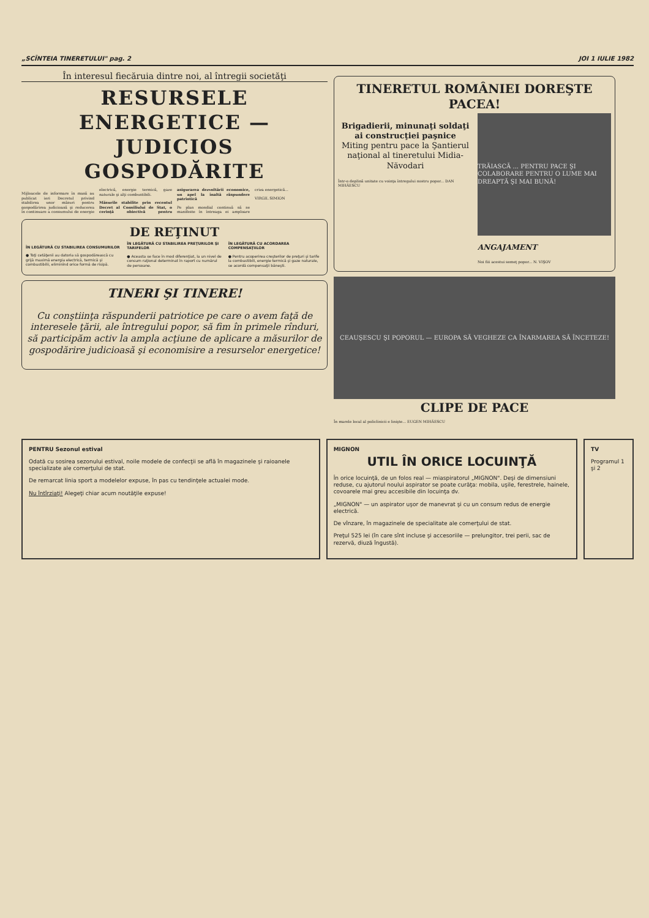„SCÎNTEIA TINERETULUI" pag. 2 JOI 1 IULIE 1982
În interesul fiecăruia dintre noi, al întregii societăţi
RESURSELE ENERGETICE — JUDICIOS GOSPODĂRITE
Mijloacele de informare în masă au publicat ieri Decretul privind stabilirea unor măsuri pentru gospodărirea judicioasă şi reducerea în continuare a consumului de energie electrică, energie termică, gaze naturale şi alţi combustibili.
Măsurile stabilite prin recentul Decret al Consiliului de Stat, o cerinţă obiectivă pentru asigurarea dezvoltării economice, un apel la înaltă răspundere patriotică
Pe plan mondial continuă să se manifeste în întreaga ei amploare criza energetică...
VIRGIL SIMION
DE REŢINUT
ÎN LEGĂTURĂ CU STABILIREA CONSUMURILOR
● Toţi cetăţenii au datoria să gospodărească cu grijă maximă energia electrică, termică şi combustibilii, eliminînd orice formă de risipă.
ÎN LEGĂTURĂ CU STABILIREA PREŢURILOR ŞI TARIFELOR
● Aceasta se face în mod diferenţiat, la un nivel de consum raţional determinat în raport cu numărul de persoane.
ÎN LEGĂTURĂ CU ACORDAREA COMPENSAŢIILOR
● Pentru acoperirea creşterilor de preţuri şi tarife la combustibili, energie termică şi gaze naturale, se acordă compensaţii băneşti.
TINERI ŞI TINERE!
Cu conştiinţa răspunderii patriotice pe care o avem faţă de interesele ţării, ale întregului popor, să fim în primele rînduri, să participăm activ la ampla acţiune de aplicare a măsurilor de gospodărire judicioasă şi economisire a resurselor energetice!
TINERETUL ROMÂNIEI DOREŞTE PACEA!
Brigadierii, minunaţi soldaţi ai construcţiei paşnice
Miting pentru pace la Şantierul naţional al tineretului Midia-Năvodari
Într-o deplină unitate cu voinţa întregului nostru popor... DAN MIHĂESCU
TRĂIASCĂ ... PENTRU PACE ŞI COLABORARE PENTRU O LUME MAI DREAPTĂ ŞI MAI BUNĂ!
ANGAJAMENT
Noi fiii acestui semeţ popor... N. VIŞOV
CEAUŞESCU ŞI POPORUL — EUROPA SĂ VEGHEZE CA ÎNARMAREA SĂ ÎNCETEZE!
CLIPE DE PACE
În marele local al policlinicii e linişte... EUGEN MIHĂESCU
PENTRU Sezonul estival
Odată cu sosirea sezonului estival, noile modele de confecţii se află în magazinele şi raioanele specializate ale comerţului de stat.
De remarcat linia sport a modelelor expuse, în pas cu tendinţele actualei mode.
Nu întîrziaţi! Alegeţi chiar acum noutăţile expuse!
MIGNON
UTIL ÎN ORICE LOCUINŢĂ
În orice locuinţă, de un folos real — miaspiratorul „MIGNON". Deşi de dimensiuni reduse, cu ajutorul noului aspirator se poate curăţa: mobila, uşile, ferestrele, hainele, covoarele mai greu accesibile din locuinţa dv.
„MIGNON" — un aspirator uşor de manevrat şi cu un consum redus de energie electrică.
De vînzare, în magazinele de specialitate ale comerţului de stat.
Preţul 525 lei (în care sînt incluse şi accesoriile — prelungitor, trei perii, sac de rezervă, diuză îngustă).
TV
Programul 1 şi 2